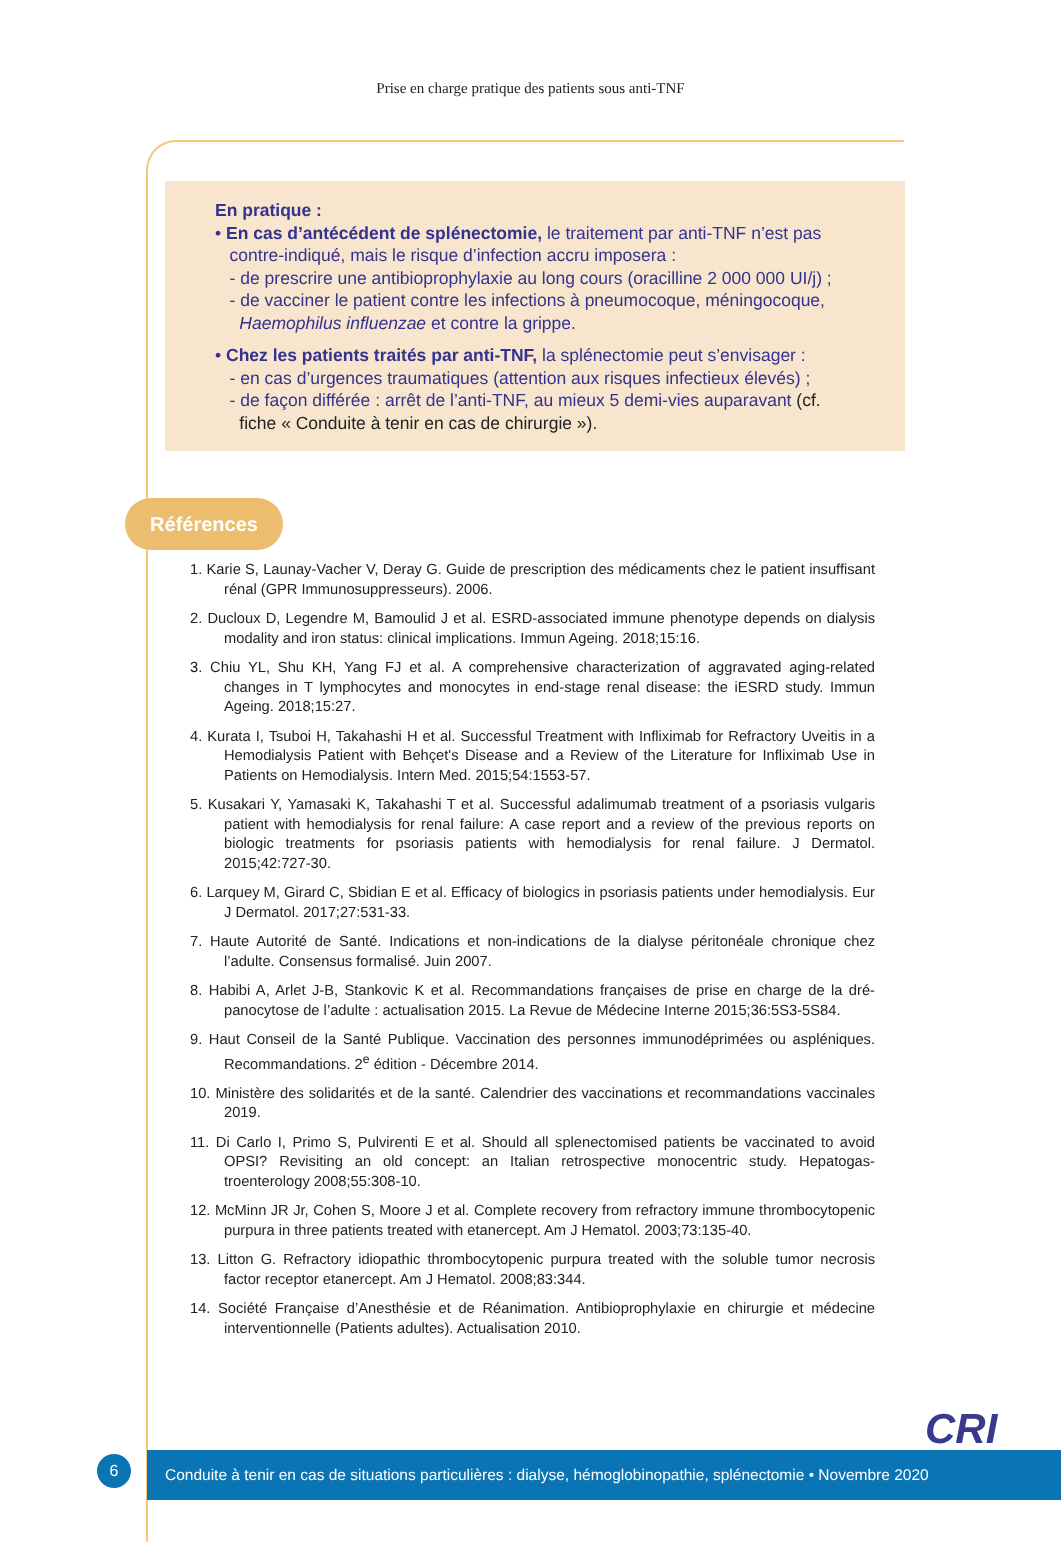Prise en charge pratique des patients sous anti-TNF
En pratique :
• En cas d’antécédent de splénectomie, le traitement par anti-TNF n’est pas
contre-indiqué, mais le risque d’infection accru imposera :
- de prescrire une antibioprophylaxie au long cours (oracilline 2 000 000 UI/j) ;
- de vacciner le patient contre les infections à pneumocoque, méningocoque,
Haemophilus influenzae et contre la grippe.
• Chez les patients traités par anti-TNF, la splénectomie peut s’envisager :
- en cas d’urgences traumatiques (attention aux risques infectieux élevés) ;
- de façon différée : arrêt de l’anti-TNF, au mieux 5 demi-vies auparavant (cf.
fiche « Conduite à tenir en cas de chirurgie »).
Références
1. Karie S, Launay-Vacher V, Deray G. Guide de prescription des médicaments chez le patient insuffisant rénal (GPR Immunosuppresseurs). 2006.
2. Ducloux D, Legendre M, Bamoulid J et al. ESRD-associated immune phenotype depends on dialysis modality and iron status: clinical implications. Immun Ageing. 2018;15:16.
3. Chiu YL, Shu KH, Yang FJ et al. A comprehensive characterization of aggravated aging-related changes in T lymphocytes and monocytes in end-stage renal disease: the iESRD study. Immun Ageing. 2018;15:27.
4. Kurata I, Tsuboi H, Takahashi H et al. Successful Treatment with Infliximab for Refractory Uveitis in a Hemodialysis Patient with Behçet's Disease and a Review of the Literature for Infliximab Use in Patients on Hemodialysis. Intern Med. 2015;54:1553-57.
5. Kusakari Y, Yamasaki K, Takahashi T et al. Successful adalimumab treatment of a psoriasis vulgaris patient with hemodialysis for renal failure: A case report and a review of the previous reports on biologic treatments for psoriasis patients with hemodialysis for renal failure. J Dermatol. 2015;42:727-30.
6. Larquey M, Girard C, Sbidian E et al. Efficacy of biologics in psoriasis patients under hemodia­lysis. Eur J Dermatol. 2017;27:531-33.
7. Haute Autorité de Santé. Indications et non-indications de la dialyse péritonéale chronique chez l’adulte. Consensus formalisé. Juin 2007.
8. Habibi A, Arlet J-B, Stankovic K et al. Recommandations françaises de prise en charge de la dré­panocytose de l’adulte : actualisation 2015. La Revue de Médecine Interne 2015;36:5S3-5S84.
9. Haut Conseil de la Santé Publique. Vaccination des personnes immunodéprimées ou asplé­niques. Recommandations. 2<sup>e</sup> édition - Décembre 2014.
10. Ministère des solidarités et de la santé. Calendrier des vaccinations et recommandations vaccinales 2019.
11. Di Carlo I, Primo S, Pulvirenti E et al. Should all splenectomised patients be vaccinated to avoid OPSI? Revisiting an old concept: an Italian retrospective monocentric study. Hepatogas­troenterology 2008;55:308-10.
12. McMinn JR Jr, Cohen S, Moore J et al. Complete recovery from refractory immune thrombo­cytopenic purpura in three patients treated with etanercept. Am J Hematol. 2003;73:135-40.
13. Litton G. Refractory idiopathic thrombocytopenic purpura treated with the soluble tumor necro­sis factor receptor etanercept. Am J Hematol. 2008;83:344.
14. Société Française d’Anesthésie et de Réanimation. Antibioprophylaxie en chirurgie et méde­cine interventionnelle (Patients adultes). Actualisation 2010.
6
Conduite à tenir en cas de situations particulières : dialyse, hémoglobinopathie, splénectomie • Novembre 2020
CRI